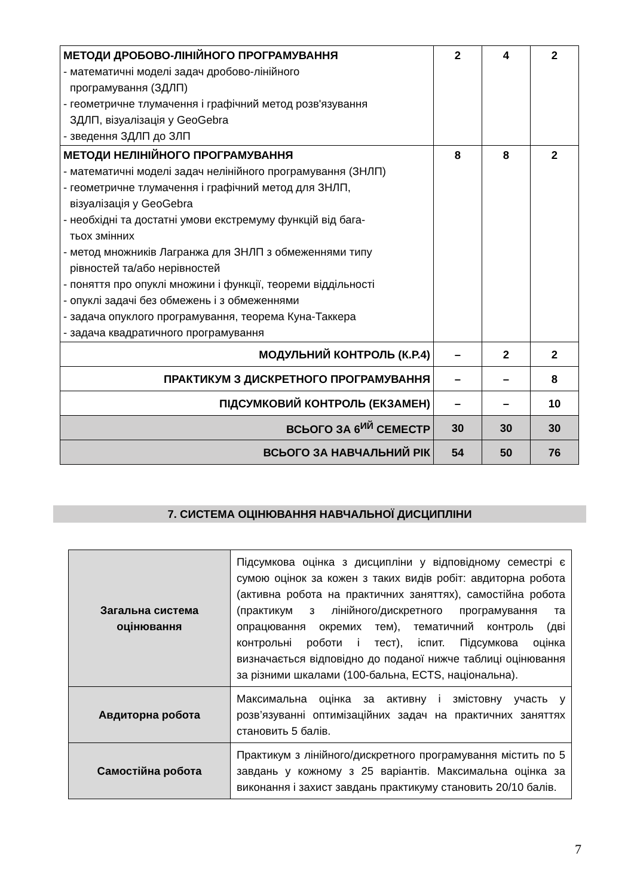| МЕТОДИ ДРОБОВО-ЛІНІЙНОГО ПРОГРАМУВАННЯ - математичні моделі задач дробово-лінійного програмування (ЗДЛП) - геометричне тлумачення і графічний метод розв'язування ЗДЛП, візуалізація у GeoGebra - зведення ЗДЛП до ЗЛП | 2 | 4 | 2 |
| МЕТОДИ НЕЛІНІЙНОГО ПРОГРАМУВАННЯ - математичні моделі задач нелінійного програмування (ЗНЛП) - геометричне тлумачення і графічний метод для ЗНЛП, візуалізація у GeoGebra - необхідні та достатні умови екстремуму функцій від бага- тьох змінних - метод множників Лагранжа для ЗНЛП з обмеженнями типу рівностей та/або нерівностей - поняття про опуклі множини і функції, теореми віддільності - опуклі задачі без обмежень і з обмеженнями - задача опуклого програмування, теорема Куна-Таккера - задача квадратичного програмування | 8 | 8 | 2 |
| МОДУЛЬНИЙ КОНТРОЛЬ (К.Р.4) | – | 2 | 2 |
| ПРАКТИКУМ З ДИСКРЕТНОГО ПРОГРАМУВАННЯ | – | – | 8 |
| ПІДСУМКОВИЙ КОНТРОЛЬ (ЕКЗАМЕН) | – | – | 10 |
| ВСЬОГО ЗА 6<sup>ИЙ</sup> СЕМЕСТР | 30 | 30 | 30 |
| ВСЬОГО ЗА НАВЧАЛЬНИЙ РІК | 54 | 50 | 76 |
7. СИСТЕМА ОЦІНЮВАННЯ НАВЧАЛЬНОЇ ДИСЦИПЛІНИ
| Загальна система оцінювання | Підсумкова оцінка з дисципліни у відповідному семестрі є сумою оцінок за кожен з таких видів робіт: авдиторна робота (активна робота на практичних заняттях), самостійна робота (практикум з лінійного/дискретного програмування та опрацювання окремих тем), тематичний контроль (дві контрольні роботи і тест), іспит. Підсумкова оцінка визначається відповідно до поданої нижче таблиці оцінювання за різними шкалами (100-бальна, ECTS, національна). |
| Авдиторна робота | Максимальна оцінка за активну і змістовну участь у розв’язуванні оптимізаційних задач на практичних заняттях становить 5 балів. |
| Самостійна робота | Практикум з лінійного/дискретного програмування містить по 5 завдань у кожному з 25 варіантів. Максимальна оцінка за виконання і захист завдань практикуму становить 20/10 балів. |
7